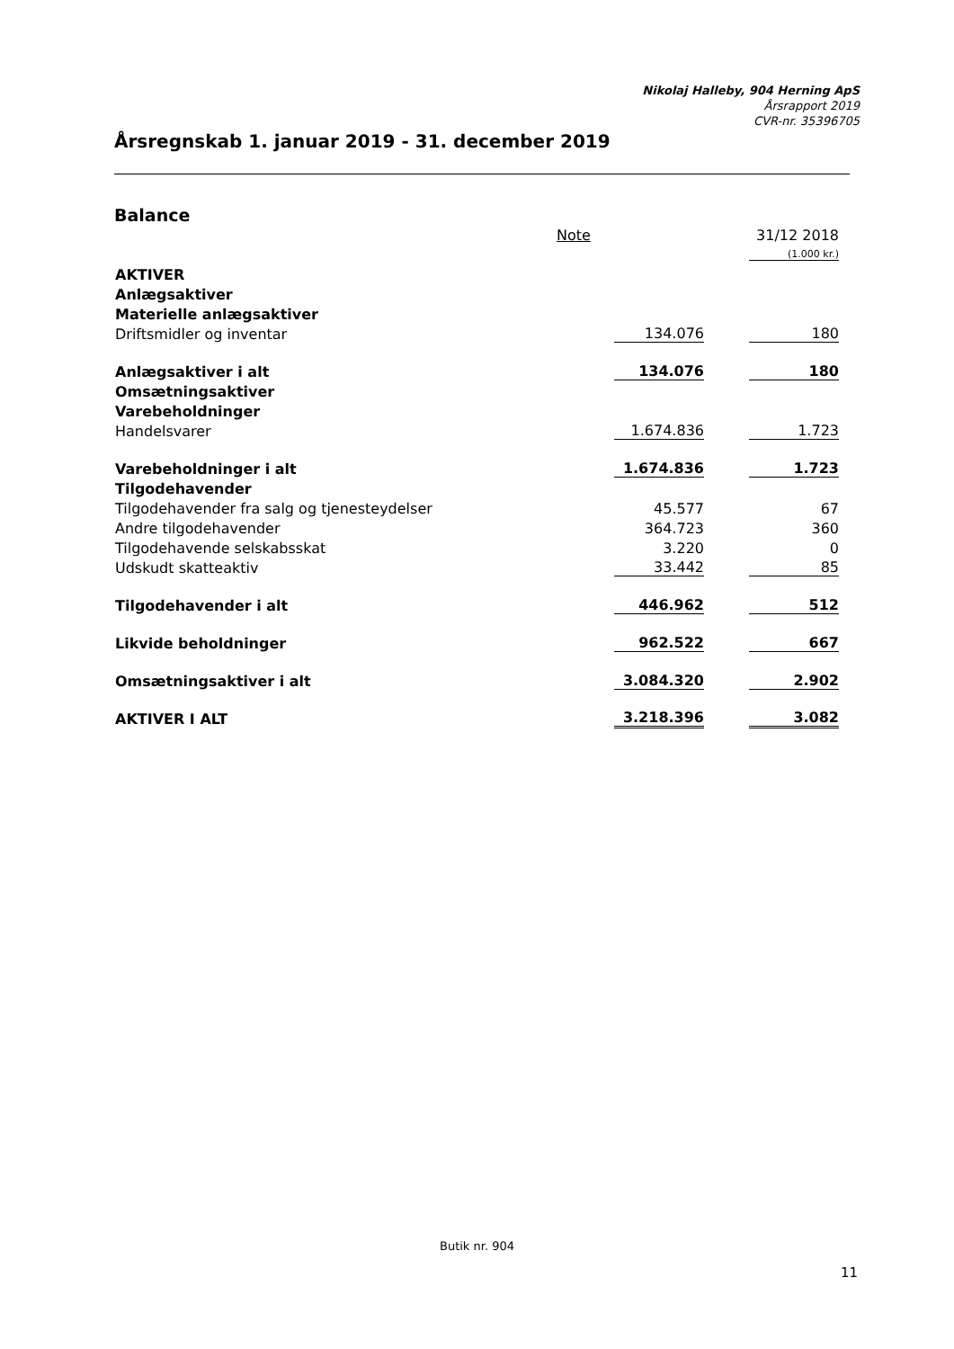Nikolaj Halleby, 904 Herning ApS
Årsrapport 2019
CVR-nr. 35396705
Årsregnskab 1. januar 2019 - 31. december 2019
Balance
| | Note | | 31/12 2018 |
| --- | --- | --- | --- |
| | | | (1.000 kr.) |
| AKTIVER | | | |
| Anlægsaktiver | | | |
| Materielle anlægsaktiver | | | |
| Driftsmidler og inventar | | 134.076 | 180 |
| Anlægsaktiver i alt | | 134.076 | 180 |
| Omsætningsaktiver | | | |
| Varebeholdninger | | | |
| Handelsvarer | | 1.674.836 | 1.723 |
| Varebeholdninger i alt | | 1.674.836 | 1.723 |
| Tilgodehavender | | | |
| Tilgodehavender fra salg og tjenesteydelser | | 45.577 | 67 |
| Andre tilgodehavender | | 364.723 | 360 |
| Tilgodehavende selskabsskat | | 3.220 | 0 |
| Udskudt skatteaktiv | | 33.442 | 85 |
| Tilgodehavender i alt | | 446.962 | 512 |
| Likvide beholdninger | | 962.522 | 667 |
| Omsætningsaktiver i alt | | 3.084.320 | 2.902 |
| AKTIVER I ALT | | 3.218.396 | 3.082 |
Butik nr. 904
11